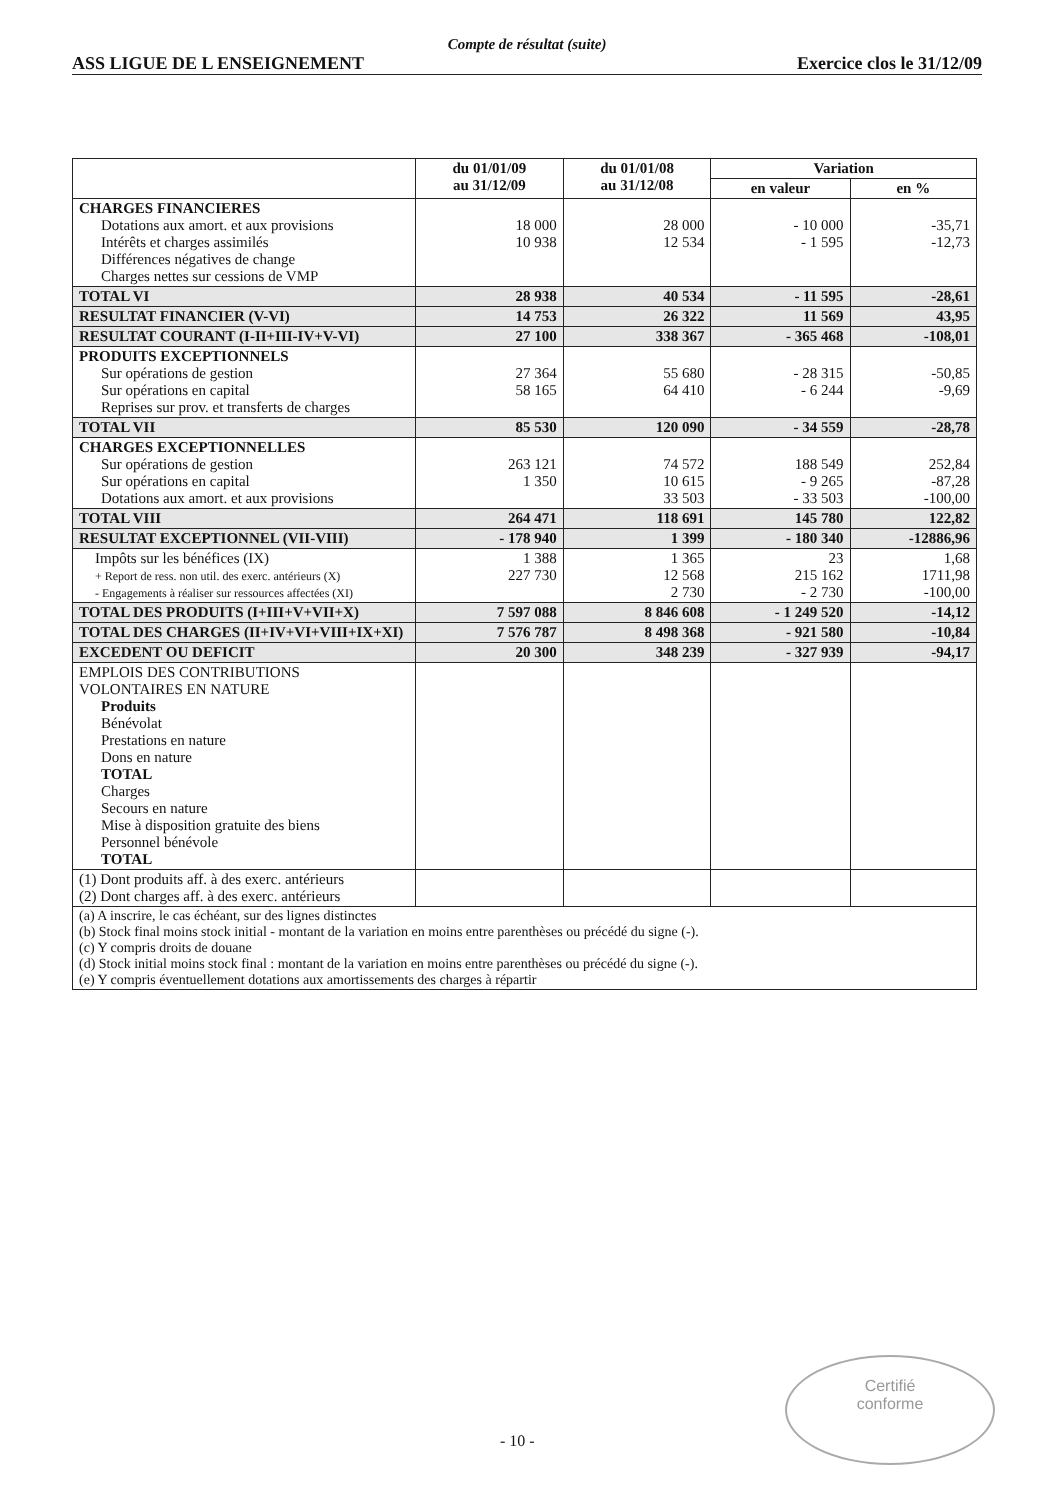Compte de résultat (suite)
ASS LIGUE DE L ENSEIGNEMENT Exercice clos le 31/12/09
| | du 01/01/09 au 31/12/09 | du 01/01/08 au 31/12/08 | Variation | |
| --- | --- | --- | --- | --- |
| | | | en valeur | en % |
| CHARGES FINANCIERES Dotations aux amort. et aux provisions Intérêts et charges assimilés Différences négatives de change Charges nettes sur cessions de VMP | 18 000 10 938 | 28 000 12 534 | - 10 000 - 1 595 | -35,71 -12,73 |
| TOTAL VI | 28 938 | 40 534 | - 11 595 | -28,61 |
| RESULTAT FINANCIER (V-VI) | 14 753 | 26 322 | 11 569 | 43,95 |
| RESULTAT COURANT (I-II+III-IV+V-VI) | 27 100 | 338 367 | - 365 468 | -108,01 |
| PRODUITS EXCEPTIONNELS Sur opérations de gestion Sur opérations en capital Reprises sur prov. et transferts de charges | 27 364 58 165 | 55 680 64 410 | - 28 315 - 6 244 | -50,85 -9,69 |
| TOTAL VII | 85 530 | 120 090 | - 34 559 | -28,78 |
| CHARGES EXCEPTIONNELLES Sur opérations de gestion Sur opérations en capital Dotations aux amort. et aux provisions | 263 121 1 350 | 74 572 10 615 33 503 | 188 549 - 9 265 - 33 503 | 252,84 -87,28 -100,00 |
| TOTAL VIII | 264 471 | 118 691 | 145 780 | 122,82 |
| RESULTAT EXCEPTIONNEL (VII-VIII) | - 178 940 | 1 399 | - 180 340 | -12886,96 |
| Impôts sur les bénéfices (IX) + Report de ress. non util. des exerc. antérieurs (X) - Engagements à réaliser sur ressources affectées (XI) | 1 388 227 730 | 1 365 12 568 2 730 | 23 215 162 - 2 730 | 1,68 1711,98 -100,00 |
| TOTAL DES PRODUITS (I+III+V+VII+X) | 7 597 088 | 8 846 608 | - 1 249 520 | -14,12 |
| TOTAL DES CHARGES (II+IV+VI+VIII+IX+XI) | 7 576 787 | 8 498 368 | - 921 580 | -10,84 |
| EXCEDENT OU DEFICIT | 20 300 | 348 239 | - 327 939 | -94,17 |
| EMPLOIS DES CONTRIBUTIONS VOLONTAIRES EN NATURE Produits Bénévolat Prestations en nature Dons en nature TOTAL Charges Secours en nature Mise à disposition gratuite des biens Personnel bénévole TOTAL | | | | |
| (1) Dont produits aff. à des exerc. antérieurs (2) Dont charges aff. à des exerc. antérieurs | | | | |
| (a) A inscrire, le cas échéant, sur des lignes distinctes (b) Stock final moins stock initial - montant de la variation en moins entre parenthèses ou précédé du signe (-). (c) Y compris droits de douane (d) Stock initial moins stock final : montant de la variation en moins entre parenthèses ou précédé du signe (-). (e) Y compris éventuellement dotations aux amortissements des charges à répartir | | | | |
- 10 -
Certifié
conforme